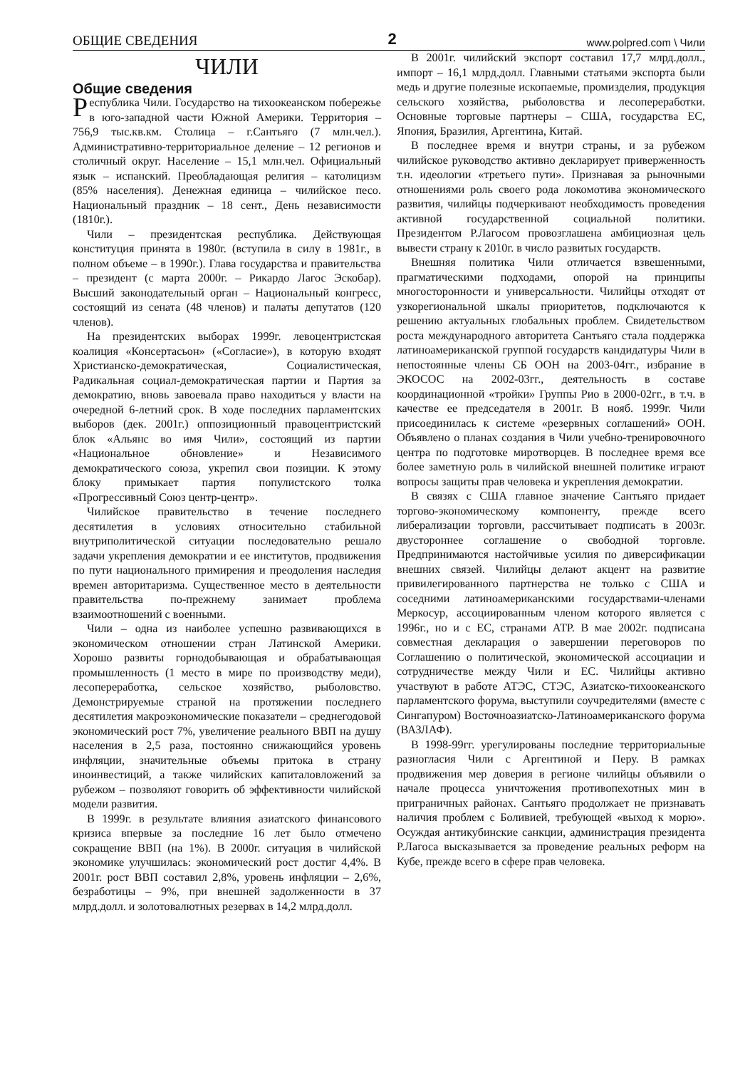ОБЩИЕ СВЕДЕНИЯ 2 www.polpred.com \ Чили
ЧИЛИ
Общие сведения
Республика Чили. Государство на тихоокеанском побережье в юго-западной части Южной Америки. Территория – 756,9 тыс.кв.км. Столица – г.Сантьяго (7 млн.чел.). Административно-территориальное деление – 12 регионов и столичный округ. Население – 15,1 млн.чел. Официальный язык – испанский. Преобладающая религия – католицизм (85% населения). Денежная единица – чилийское песо. Национальный праздник – 18 сент., День независимости (1810г.).
Чили – президентская республика. Действующая конституция принята в 1980г. (вступила в силу в 1981г., в полном объеме – в 1990г.). Глава государства и правительства – президент (с марта 2000г. – Рикардо Лагос Эскобар). Высший законодательный орган – Национальный конгресс, состоящий из сената (48 членов) и палаты депутатов (120 членов).
На президентских выборах 1999г. левоцентристская коалиция «Консертасьон» («Согласие»), в которую входят Христианско-демократическая, Социалистическая, Радикальная социал-демократическая партии и Партия за демократию, вновь завоевала право находиться у власти на очередной 6-летний срок. В ходе последних парламентских выборов (дек. 2001г.) оппозиционный правоцентристский блок «Альянс во имя Чили», состоящий из партии «Национальное обновление» и Независимого демократического союза, укрепил свои позиции. К этому блоку примыкает партия популистского толка «Прогрессивный Союз центр-центр».
Чилийское правительство в течение последнего десятилетия в условиях относительно стабильной внутриполитической ситуации последовательно решало задачи укрепления демократии и ее институтов, продвижения по пути национального примирения и преодоления наследия времен авторитаризма. Существенное место в деятельности правительства по-прежнему занимает проблема взаимоотношений с военными.
Чили – одна из наиболее успешно развивающихся в экономическом отношении стран Латинской Америки. Хорошо развиты горнодобывающая и обрабатывающая промышленность (1 место в мире по производству меди), лесопереработка, сельское хозяйство, рыболовство. Демонстрируемые страной на протяжении последнего десятилетия макроэкономические показатели – среднегодовой экономический рост 7%, увеличение реального ВВП на душу населения в 2,5 раза, постоянно снижающийся уровень инфляции, значительные объемы притока в страну иноинвестиций, а также чилийских капиталовложений за рубежом – позволяют говорить об эффективности чилийской модели развития.
В 1999г. в результате влияния азиатского финансового кризиса впервые за последние 16 лет было отмечено сокращение ВВП (на 1%). В 2000г. ситуация в чилийской экономике улучшилась: экономический рост достиг 4,4%. В 2001г. рост ВВП составил 2,8%, уровень инфляции – 2,6%, безработицы – 9%, при внешней задолженности в 37 млрд.долл. и золотовалютных резервах в 14,2 млрд.долл.
В 2001г. чилийский экспорт составил 17,7 млрд.долл., импорт – 16,1 млрд.долл. Главными статьями экспорта были медь и другие полезные ископаемые, промизделия, продукция сельского хозяйства, рыболовства и лесопереработки. Основные торговые партнеры – США, государства ЕС, Япония, Бразилия, Аргентина, Китай.
В последнее время и внутри страны, и за рубежом чилийское руководство активно декларирует приверженность т.н. идеологии «третьего пути». Признавая за рыночными отношениями роль своего рода локомотива экономического развития, чилийцы подчеркивают необходимость проведения активной государственной социальной политики. Президентом Р.Лагосом провозглашена амбициозная цель вывести страну к 2010г. в число развитых государств.
Внешняя политика Чили отличается взвешенными, прагматическими подходами, опорой на принципы многосторонности и универсальности. Чилийцы отходят от узкорегиональной шкалы приоритетов, подключаются к решению актуальных глобальных проблем. Свидетельством роста международного авторитета Сантьяго стала поддержка латиноамериканской группой государств кандидатуры Чили в непостоянные члены СБ ООН на 2003-04гг., избрание в ЭКОСОС на 2002-03гг., деятельность в составе координационной «тройки» Группы Рио в 2000-02гг., в т.ч. в качестве ее председателя в 2001г. В нояб. 1999г. Чили присоединилась к системе «резервных соглашений» ООН. Объявлено о планах создания в Чили учебно-тренировочного центра по подготовке миротворцев. В последнее время все более заметную роль в чилийской внешней политике играют вопросы защиты прав человека и укрепления демократии.
В связях с США главное значение Сантьяго придает торгово-экономическому компоненту, прежде всего либерализации торговли, рассчитывает подписать в 2003г. двустороннее соглашение о свободной торговле. Предпринимаются настойчивые усилия по диверсификации внешних связей. Чилийцы делают акцент на развитие привилегированного партнерства не только с США и соседними латиноамериканскими государствами-членами Меркосур, ассоциированным членом которого является с 1996г., но и с ЕС, странами АТР. В мае 2002г. подписана совместная декларация о завершении переговоров по Соглашению о политической, экономической ассоциации и сотрудничестве между Чили и ЕС. Чилийцы активно участвуют в работе АТЭС, СТЭС, Азиатско-тихоокеанского парламентского форума, выступили соучредителями (вместе с Сингапуром) Восточноазиатско-Латиноамериканского форума (ВАЗЛАФ).
В 1998-99гг. урегулированы последние территориальные разногласия Чили с Аргентиной и Перу. В рамках продвижения мер доверия в регионе чилийцы объявили о начале процесса уничтожения противопехотных мин в приграничных районах. Сантьяго продолжает не признавать наличия проблем с Боливией, требующей «выход к морю». Осуждая антикубинские санкции, администрация президента Р.Лагоса высказывается за проведение реальных реформ на Кубе, прежде всего в сфере прав человека.